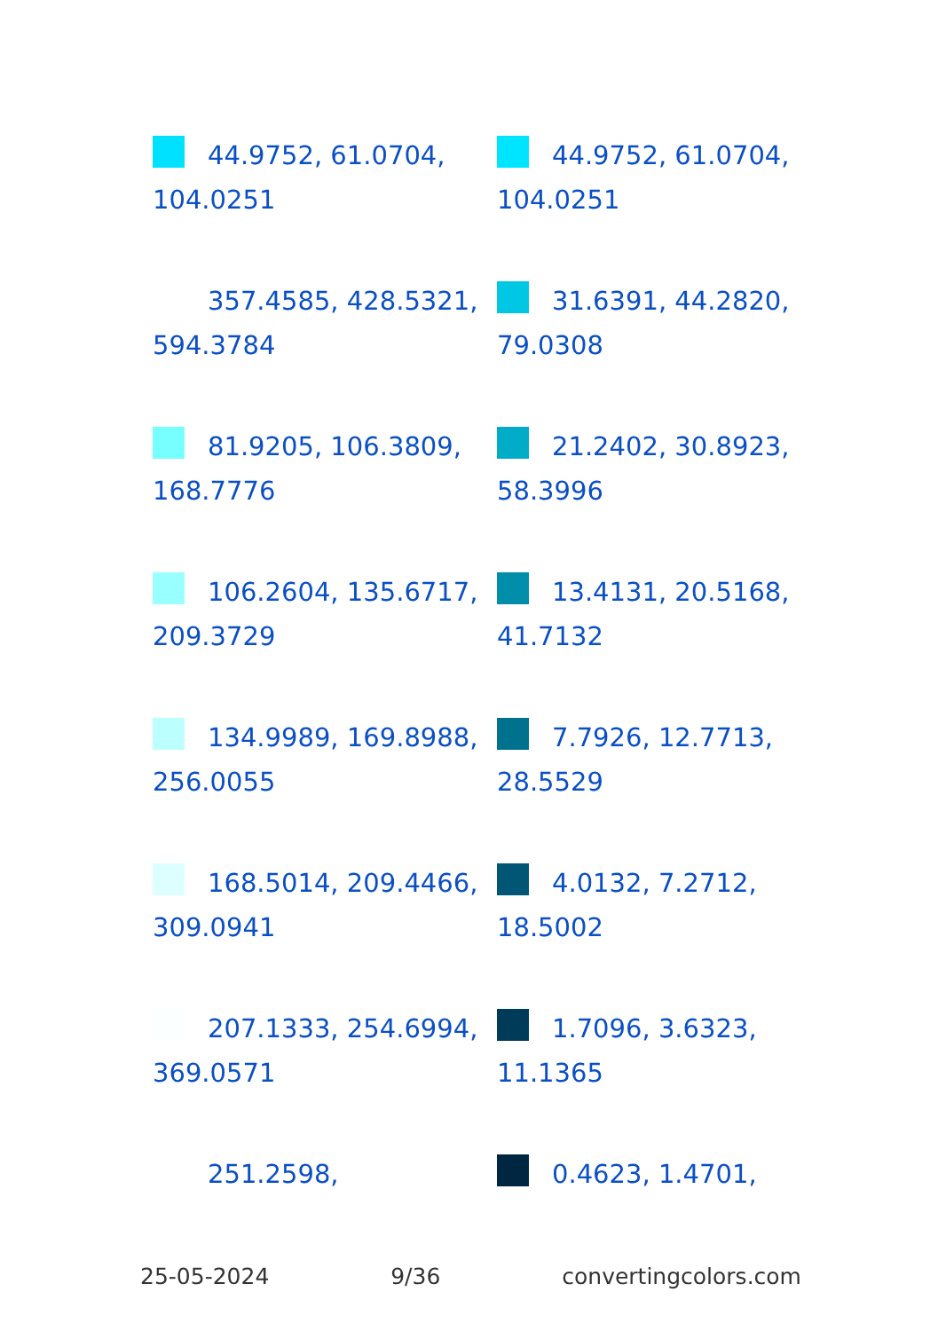44.9752, 61.0704, 104.0251
44.9752, 61.0704, 104.0251
357.4585, 428.5321, 594.3784
31.6391, 44.2820, 79.0308
81.9205, 106.3809, 168.7776
21.2402, 30.8923, 58.3996
106.2604, 135.6717, 209.3729
13.4131, 20.5168, 41.7132
134.9989, 169.8988, 256.0055
7.7926, 12.7713, 28.5529
168.5014, 209.4466, 309.0941
4.0132, 7.2712, 18.5002
207.1333, 254.6994, 369.0571
1.7096, 3.6323, 11.1365
251.2598,
0.4623, 1.4701,
25-05-2024 9/36 convertingcolors.com